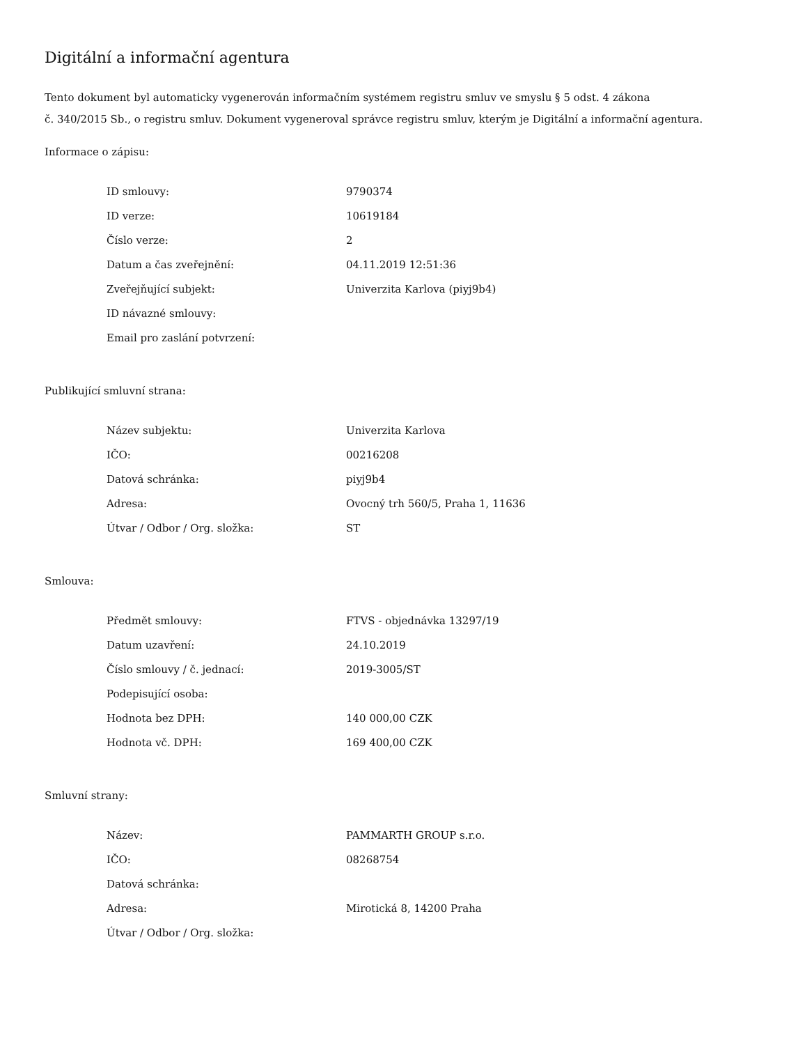Digitální a informační agentura
Tento dokument byl automaticky vygenerován informačním systémem registru smluv ve smyslu § 5 odst. 4 zákona
č. 340/2015 Sb., o registru smluv. Dokument vygeneroval správce registru smluv, kterým je Digitální a informační agentura.
Informace o zápisu:
| ID smlouvy: | 9790374 |
| ID verze: | 10619184 |
| Číslo verze: | 2 |
| Datum a čas zveřejnění: | 04.11.2019 12:51:36 |
| Zveřejňující subjekt: | Univerzita Karlova (piyj9b4) |
| ID návazné smlouvy: | |
| Email pro zaslání potvrzení: | |
Publikující smluvní strana:
| Název subjektu: | Univerzita Karlova |
| IČO: | 00216208 |
| Datová schránka: | piyj9b4 |
| Adresa: | Ovocný trh 560/5, Praha 1, 11636 |
| Útvar / Odbor / Org. složka: | ST |
Smlouva:
| Předmět smlouvy: | FTVS - objednávka 13297/19 |
| Datum uzavření: | 24.10.2019 |
| Číslo smlouvy / č. jednací: | 2019-3005/ST |
| Podepisující osoba: | |
| Hodnota bez DPH: | 140 000,00 CZK |
| Hodnota vč. DPH: | 169 400,00 CZK |
Smluvní strany:
| Název: | PAMMARTH GROUP s.r.o. |
| IČO: | 08268754 |
| Datová schránka: | |
| Adresa: | Mirotická 8, 14200 Praha |
| Útvar / Odbor / Org. složka: | |